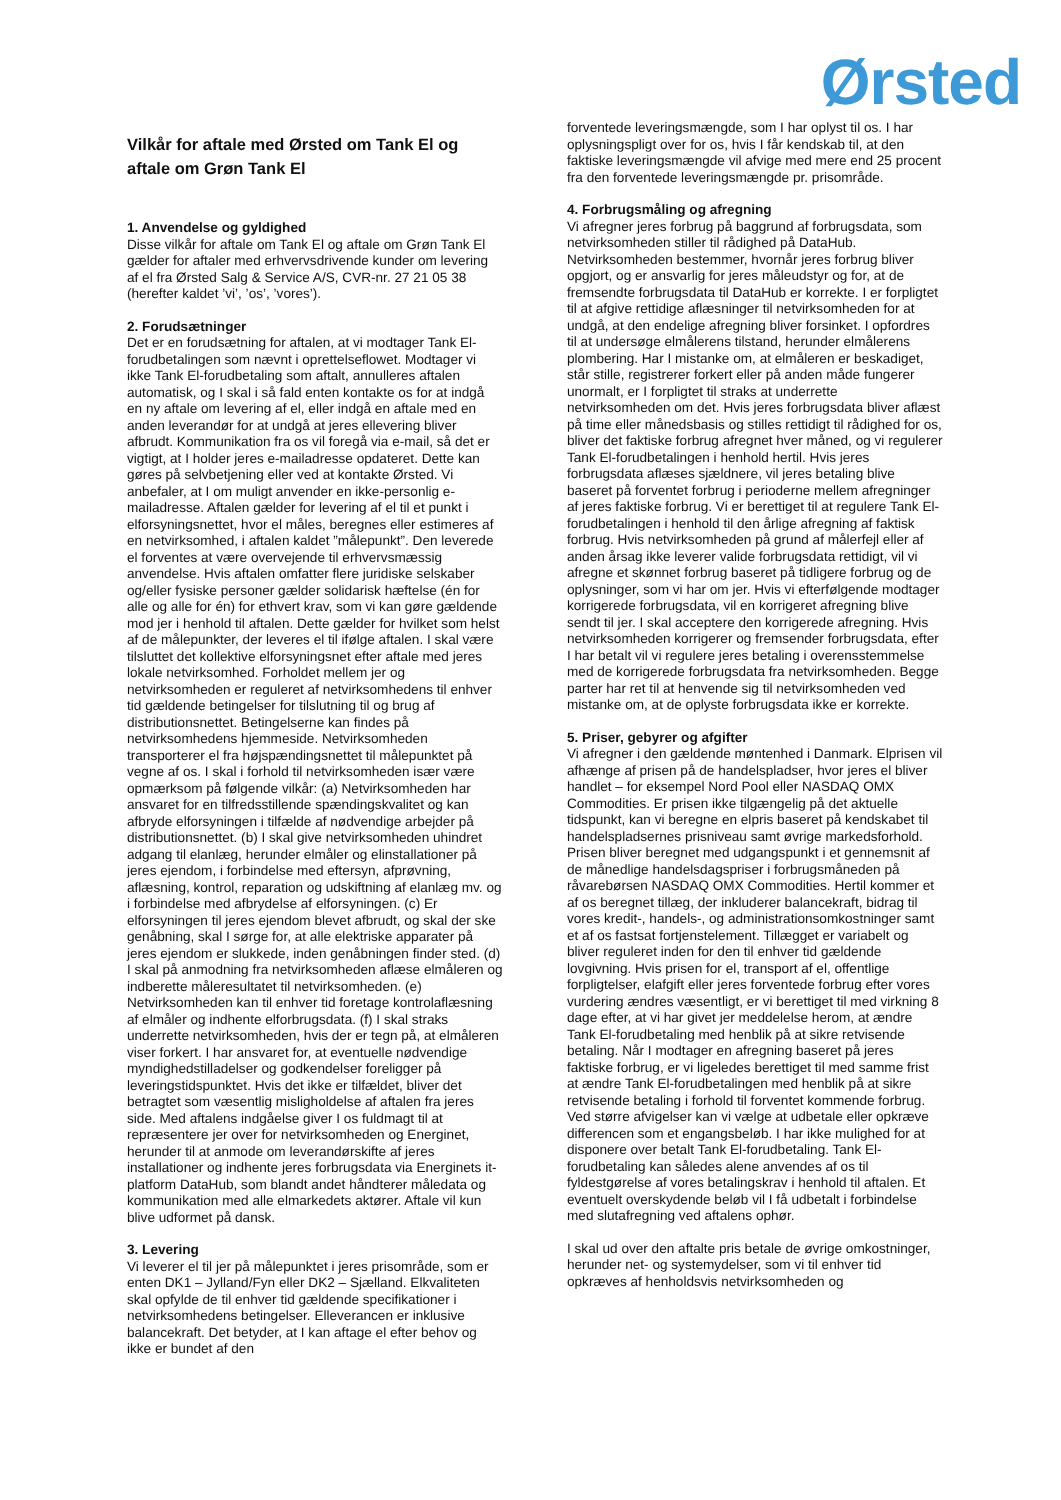Ørsted
Vilkår for aftale med Ørsted om Tank El og aftale om Grøn Tank El
1. Anvendelse og gyldighed
Disse vilkår for aftale om Tank El og aftale om Grøn Tank El gælder for aftaler med erhvervsdrivende kunder om levering af el fra Ørsted Salg & Service A/S, CVR-nr. 27 21 05 38 (herefter kaldet ’vi’, ’os’, ’vores’).
2. Forudsætninger
Det er en forudsætning for aftalen, at vi modtager Tank El-forudbetalingen som nævnt i oprettelseflowet. Modtager vi ikke Tank El-forudbetaling som aftalt, annulleres aftalen automatisk, og I skal i så fald enten kontakte os for at indgå en ny aftale om levering af el, eller indgå en aftale med en anden leverandør for at undgå at jeres ellevering bliver afbrudt. Kommunikation fra os vil foregå via e-mail, så det er vigtigt, at I holder jeres e-mailadresse opdateret. Dette kan gøres på selvbetjening eller ved at kontakte Ørsted. Vi anbefaler, at I om muligt anvender en ikke-personlig e-mailadresse. Aftalen gælder for levering af el til et punkt i elforsyningsnettet, hvor el måles, beregnes eller estimeres af en netvirksomhed, i aftalen kaldet ”målepunkt”. Den leverede el forventes at være overvejende til erhvervsmæssig anvendelse. Hvis aftalen omfatter flere juridiske selskaber og/eller fysiske personer gælder solidarisk hæftelse (én for alle og alle for én) for ethvert krav, som vi kan gøre gældende mod jer i henhold til aftalen. Dette gælder for hvilket som helst af de målepunkter, der leveres el til ifølge aftalen. I skal være tilsluttet det kollektive elforsyningsnet efter aftale med jeres lokale netvirksomhed. Forholdet mellem jer og netvirksomheden er reguleret af netvirksomhedens til enhver tid gældende betingelser for tilslutning til og brug af distributionsnettet. Betingelserne kan findes på netvirksomhedens hjemmeside. Netvirksomheden transporterer el fra højspændingsnettet til målepunktet på vegne af os. I skal i forhold til netvirksomheden især være opmærksom på følgende vilkår: (a) Netvirksomheden har ansvaret for en tilfredsstillende spændingskvalitet og kan afbryde elforsyningen i tilfælde af nødvendige arbejder på distributionsnettet. (b) I skal give netvirksomheden uhindret adgang til elanlæg, herunder elmåler og elinstallationer på jeres ejendom, i forbindelse med eftersyn, afprøvning, aflæsning, kontrol, reparation og udskiftning af elanlæg mv. og i forbindelse med afbrydelse af elforsyningen. (c) Er elforsyningen til jeres ejendom blevet afbrudt, og skal der ske genåbning, skal I sørge for, at alle elektriske apparater på jeres ejendom er slukkede, inden genåbningen finder sted. (d) I skal på anmodning fra netvirksomheden aflæse elmåleren og indberette måleresultatet til netvirksomheden. (e) Netvirksomheden kan til enhver tid foretage kontrolaflæsning af elmåler og indhente elforbrugsdata. (f) I skal straks underrette netvirksomheden, hvis der er tegn på, at elmåleren viser forkert. I har ansvaret for, at eventuelle nødvendige myndighedstilladelser og godkendelser foreligger på leveringstidspunktet. Hvis det ikke er tilfældet, bliver det betragtet som væsentlig misligholdelse af aftalen fra jeres side. Med aftalens indgåelse giver I os fuldmagt til at repræsentere jer over for netvirksomheden og Energinet, herunder til at anmode om leverandørskifte af jeres installationer og indhente jeres forbrugsdata via Energinets it-platform DataHub, som blandt andet håndterer måledata og kommunikation med alle elmarkedets aktører. Aftale vil kun blive udformet på dansk.
3. Levering
Vi leverer el til jer på målepunktet i jeres prisområde, som er enten DK1 – Jylland/Fyn eller DK2 – Sjælland. Elkvaliteten skal opfylde de til enhver tid gældende specifikationer i netvirksomhedens betingelser. Elleverancen er inklusive balancekraft. Det betyder, at I kan aftage el efter behov og ikke er bundet af den
forventede leveringsmængde, som I har oplyst til os. I har oplysningspligt over for os, hvis I får kendskab til, at den faktiske leveringsmængde vil afvige med mere end 25 procent fra den forventede leveringsmængde pr. prisområde.
4. Forbrugsmåling og afregning
Vi afregner jeres forbrug på baggrund af forbrugsdata, som netvirksomheden stiller til rådighed på DataHub. Netvirksomheden bestemmer, hvornår jeres forbrug bliver opgjort, og er ansvarlig for jeres måleudstyr og for, at de fremsendte forbrugsdata til DataHub er korrekte. I er forpligtet til at afgive rettidige aflæsninger til netvirksomheden for at undgå, at den endelige afregning bliver forsinket. I opfordres til at undersøge elmålerens tilstand, herunder elmålerens plombering. Har I mistanke om, at elmåleren er beskadiget, står stille, registrerer forkert eller på anden måde fungerer unormalt, er I forpligtet til straks at underrette netvirksomheden om det. Hvis jeres forbrugsdata bliver aflæst på time eller månedsbasis og stilles rettidigt til rådighed for os, bliver det faktiske forbrug afregnet hver måned, og vi regulerer Tank El-forudbetalingen i henhold hertil. Hvis jeres forbrugsdata aflæses sjældnere, vil jeres betaling blive baseret på forventet forbrug i perioderne mellem afregninger af jeres faktiske forbrug. Vi er berettiget til at regulere Tank El-forudbetalingen i henhold til den årlige afregning af faktisk forbrug. Hvis netvirksomheden på grund af målerfejl eller af anden årsag ikke leverer valide forbrugsdata rettidigt, vil vi afregne et skønnet forbrug baseret på tidligere forbrug og de oplysninger, som vi har om jer. Hvis vi efterfølgende modtager korrigerede forbrugsdata, vil en korrigeret afregning blive sendt til jer. I skal acceptere den korrigerede afregning. Hvis netvirksomheden korrigerer og fremsender forbrugsdata, efter I har betalt vil vi regulere jeres betaling i overensstemmelse med de korrigerede forbrugsdata fra netvirksomheden. Begge parter har ret til at henvende sig til netvirksomheden ved mistanke om, at de oplyste forbrugsdata ikke er korrekte.
5. Priser, gebyrer og afgifter
Vi afregner i den gældende møntenhed i Danmark. Elprisen vil afhænge af prisen på de handelspladser, hvor jeres el bliver handlet – for eksempel Nord Pool eller NASDAQ OMX Commodities. Er prisen ikke tilgængelig på det aktuelle tidspunkt, kan vi beregne en elpris baseret på kendskabet til handelspladsernes prisniveau samt øvrige markedsforhold. Prisen bliver beregnet med udgangspunkt i et gennemsnit af de månedlige handelsdagspriser i forbrugsmåneden på råvarebørsen NASDAQ OMX Commodities. Hertil kommer et af os beregnet tillæg, der inkluderer balancekraft, bidrag til vores kredit-, handels-, og administrationsomkostninger samt et af os fastsat fortjenstelement. Tillægget er variabelt og bliver reguleret inden for den til enhver tid gældende lovgivning. Hvis prisen for el, transport af el, offentlige forpligtelser, elafgift eller jeres forventede forbrug efter vores vurdering ændres væsentligt, er vi berettiget til med virkning 8 dage efter, at vi har givet jer meddelelse herom, at ændre Tank El-forudbetaling med henblik på at sikre retvisende betaling. Når I modtager en afregning baseret på jeres faktiske forbrug, er vi ligeledes berettiget til med samme frist at ændre Tank El-forudbetalingen med henblik på at sikre retvisende betaling i forhold til forventet kommende forbrug. Ved større afvigelser kan vi vælge at udbetale eller opkræve differencen som et engangsbeløb. I har ikke mulighed for at disponere over betalt Tank El-forudbetaling. Tank El-forudbetaling kan således alene anvendes af os til fyldestgørelse af vores betalingskrav i henhold til aftalen. Et eventuelt overskydende beløb vil I få udbetalt i forbindelse med slutafregning ved aftalens ophør.
I skal ud over den aftalte pris betale de øvrige omkostninger, herunder net- og systemydelser, som vi til enhver tid opkræves af henholdsvis netvirksomheden og